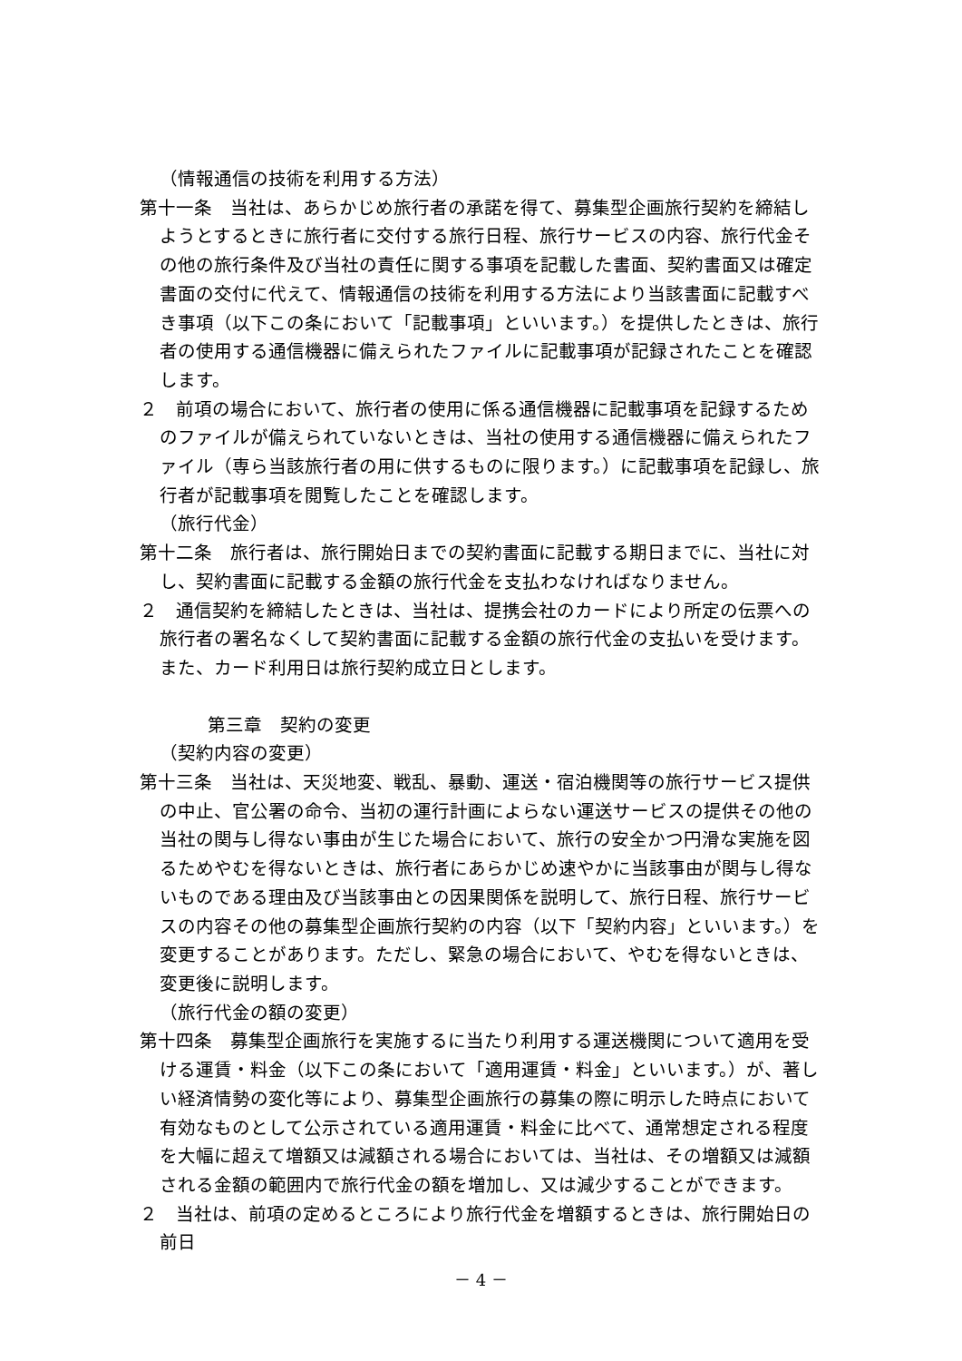（情報通信の技術を利用する方法）
第十一条　当社は、あらかじめ旅行者の承諾を得て、募集型企画旅行契約を締結しようとするときに旅行者に交付する旅行日程、旅行サービスの内容、旅行代金その他の旅行条件及び当社の責任に関する事項を記載した書面、契約書面又は確定書面の交付に代えて、情報通信の技術を利用する方法により当該書面に記載すべき事項（以下この条において「記載事項」といいます。）を提供したときは、旅行者の使用する通信機器に備えられたファイルに記載事項が記録されたことを確認します。
２　前項の場合において、旅行者の使用に係る通信機器に記載事項を記録するためのファイルが備えられていないときは、当社の使用する通信機器に備えられたファイル（専ら当該旅行者の用に供するものに限ります。）に記載事項を記録し、旅行者が記載事項を閲覧したことを確認します。
（旅行代金）
第十二条　旅行者は、旅行開始日までの契約書面に記載する期日までに、当社に対し、契約書面に記載する金額の旅行代金を支払わなければなりません。
２　通信契約を締結したときは、当社は、提携会社のカードにより所定の伝票への旅行者の署名なくして契約書面に記載する金額の旅行代金の支払いを受けます。また、カード利用日は旅行契約成立日とします。
第三章　契約の変更
（契約内容の変更）
第十三条　当社は、天災地変、戦乱、暴動、運送・宿泊機関等の旅行サービス提供の中止、官公署の命令、当初の運行計画によらない運送サービスの提供その他の当社の関与し得ない事由が生じた場合において、旅行の安全かつ円滑な実施を図るためやむを得ないときは、旅行者にあらかじめ速やかに当該事由が関与し得ないものである理由及び当該事由との因果関係を説明して、旅行日程、旅行サービスの内容その他の募集型企画旅行契約の内容（以下「契約内容」といいます。）を変更することがあります。ただし、緊急の場合において、やむを得ないときは、変更後に説明します。
（旅行代金の額の変更）
第十四条　募集型企画旅行を実施するに当たり利用する運送機関について適用を受ける運賃・料金（以下この条において「適用運賃・料金」といいます。）が、著しい経済情勢の変化等により、募集型企画旅行の募集の際に明示した時点において有効なものとして公示されている適用運賃・料金に比べて、通常想定される程度を大幅に超えて増額又は減額される場合においては、当社は、その増額又は減額される金額の範囲内で旅行代金の額を増加し、又は減少することができます。
２　当社は、前項の定めるところにより旅行代金を増額するときは、旅行開始日の前日
－ 4 －